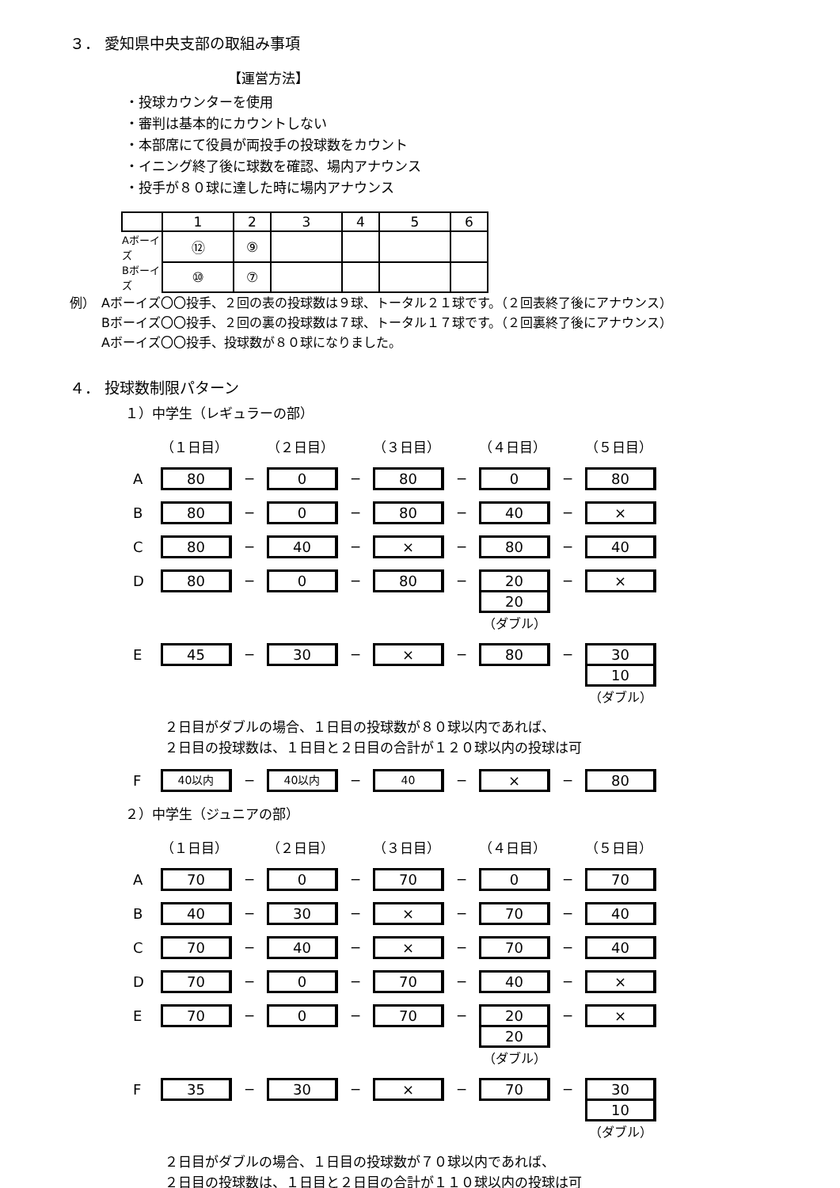３． 愛知県中央支部の取組み事項
【運営方法】
・投球カウンターを使用
・審判は基本的にカウントしない
・本部席にて役員が両投手の投球数をカウント
・イニング終了後に球数を確認、場内アナウンス
・投手が８０球に達した時に場内アナウンス
| | 1 | 2 | 3 | 4 | 5 | 6 |
| --- | --- | --- | --- | --- | --- | --- |
| Aボーイズ | ⑫ | ⑨ | | | | |
| Bボーイズ | ⑩ | ⑦ | | | | |
例）　Aボーイズ〇〇投手、２回の表の投球数は９球、トータル２１球です。（２回表終了後にアナウンス）
Bボーイズ〇〇投手、２回の裏の投球数は７球、トータル１７球です。（２回裏終了後にアナウンス）
Aボーイズ〇〇投手、投球数が８０球になりました。
４． 投球数制限パターン
１）中学生（レギュラーの部）
（１日目） （２日目） （３日目） （４日目） （５日目）
A
80
−
0
−
80
−
0
−
80
B
80
−
0
−
80
−
40
−
×
C
80
−
40
−
×
−
80
−
40
D
80
−
0
−
80
−
20
20
（ダブル）
−
×
E
45
−
30
−
×
−
80
−
30
10
（ダブル）
２日目がダブルの場合、１日目の投球数が８０球以内であれば、
２日目の投球数は、１日目と２日目の合計が１２０球以内の投球は可
F
40以内
−
40以内
−
40
−
×
−
80
２）中学生（ジュニアの部）
（１日目） （２日目） （３日目） （４日目） （５日目）
A
70
−
0
−
70
−
0
−
70
B
40
−
30
−
×
−
70
−
40
C
70
−
40
−
×
−
70
−
40
D
70
−
0
−
70
−
40
−
×
E
70
−
0
−
70
−
20
20
（ダブル）
−
×
F
35
−
30
−
×
−
70
−
30
10
（ダブル）
２日目がダブルの場合、１日目の投球数が７０球以内であれば、
２日目の投球数は、１日目と２日目の合計が１１０球以内の投球は可